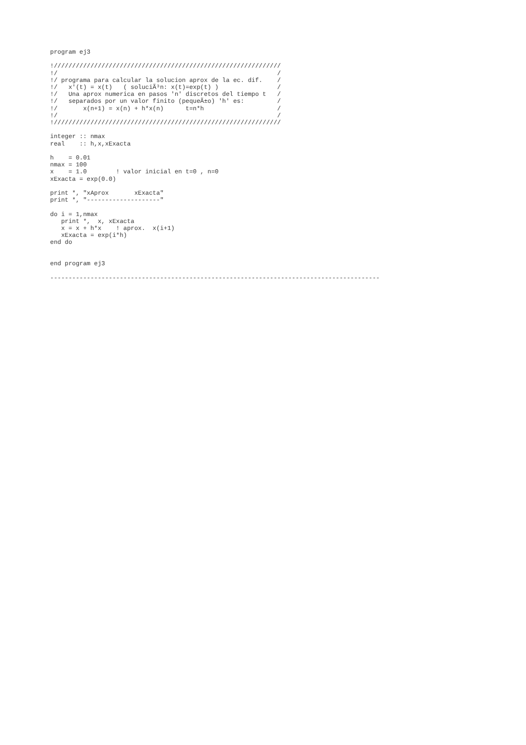program ej3

!//////////////////////////////////////////////////////////////
!/                                                            /
!/ programa para calcular la solucion aprox de la ec. dif.    /
!/   x'(t) = x(t)   ( soluciÃ³n: x(t)=exp(t) )                /
!/   Una aprox numerica en pasos 'n' discretos del tiempo t   /
!/   separados por un valor finito (pequeÃ±o) 'h' es:         /
!/       x(n+1) = x(n) + h*x(n)      t=n*h                    /
!/                                                            /
!//////////////////////////////////////////////////////////////

integer :: nmax
real    :: h,x,xExacta

h    = 0.01
nmax = 100
x    = 1.0        ! valor inicial en t=0 , n=0
xExacta = exp(0.0)

print *, "xAprox       xExacta"
print *, "--------------------"

do i = 1,nmax
   print *,  x, xExacta
   x = x + h*x    ! aprox.  x(i+1)
   xExacta = exp(i*h)
end do


end program ej3

------------------------------------------------------------------------------------------